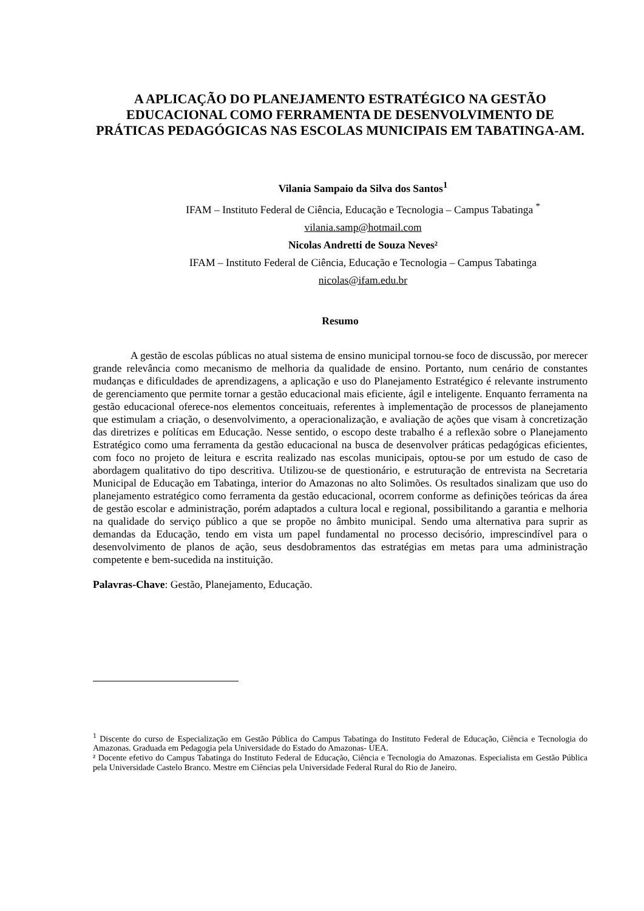A APLICAÇÃO DO PLANEJAMENTO ESTRATÉGICO NA GESTÃO EDUCACIONAL COMO FERRAMENTA DE DESENVOLVIMENTO DE PRÁTICAS PEDAGÓGICAS NAS ESCOLAS MUNICIPAIS EM TABATINGA-AM.
Vilania Sampaio da Silva dos Santos<sup>1</sup>
IFAM – Instituto Federal de Ciência, Educação e Tecnologia – Campus Tabatinga <sup>*</sup>
vilania.samp@hotmail.com
Nicolas Andretti de Souza Neves²
IFAM – Instituto Federal de Ciência, Educação e Tecnologia – Campus Tabatinga
nicolas@ifam.edu.br
Resumo
A gestão de escolas públicas no atual sistema de ensino municipal tornou-se foco de discussão, por merecer grande relevância como mecanismo de melhoria da qualidade de ensino. Portanto, num cenário de constantes mudanças e dificuldades de aprendizagens, a aplicação e uso do Planejamento Estratégico é relevante instrumento de gerenciamento que permite tornar a gestão educacional mais eficiente, ágil e inteligente. Enquanto ferramenta na gestão educacional oferece-nos elementos conceituais, referentes à implementação de processos de planejamento que estimulam a criação, o desenvolvimento, a operacionalização, e avaliação de ações que visam à concretização das diretrizes e políticas em Educação. Nesse sentido, o escopo deste trabalho é a reflexão sobre o Planejamento Estratégico como uma ferramenta da gestão educacional na busca de desenvolver práticas pedagógicas eficientes, com foco no projeto de leitura e escrita realizado nas escolas municipais, optou-se por um estudo de caso de abordagem qualitativo do tipo descritiva. Utilizou-se de questionário, e estruturação de entrevista na Secretaria Municipal de Educação em Tabatinga, interior do Amazonas no alto Solimões. Os resultados sinalizam que uso do planejamento estratégico como ferramenta da gestão educacional, ocorrem conforme as definições teóricas da área de gestão escolar e administração, porém adaptados a cultura local e regional, possibilitando a garantia e melhoria na qualidade do serviço público a que se propõe no âmbito municipal. Sendo uma alternativa para suprir as demandas da Educação, tendo em vista um papel fundamental no processo decisório, imprescindível para o desenvolvimento de planos de ação, seus desdobramentos das estratégias em metas para uma administração competente e bem-sucedida na instituição.
Palavras-Chave: Gestão, Planejamento, Educação.
<sup>1</sup> Discente do curso de Especialização em Gestão Pública do Campus Tabatinga do Instituto Federal de Educação, Ciência e Tecnologia do Amazonas. Graduada em Pedagogia pela Universidade do Estado do Amazonas- UEA.
² Docente efetivo do Campus Tabatinga do Instituto Federal de Educação, Ciência e Tecnologia do Amazonas. Especialista em Gestão Pública pela Universidade Castelo Branco. Mestre em Ciências pela Universidade Federal Rural do Rio de Janeiro.